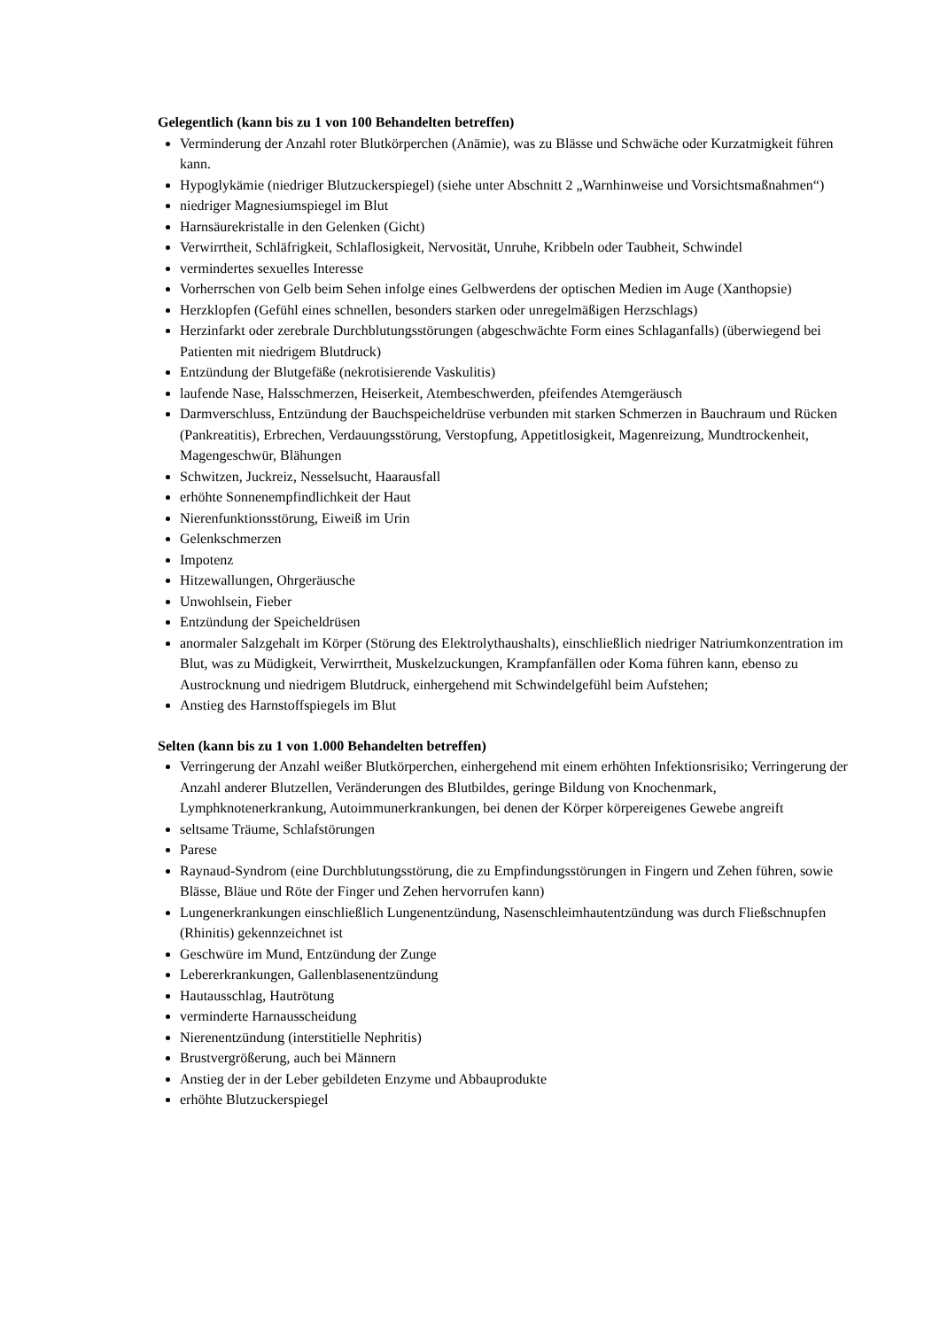Gelegentlich (kann bis zu 1 von 100 Behandelten betreffen)
Verminderung der Anzahl roter Blutkörperchen (Anämie), was zu Blässe und Schwäche oder Kurzatmigkeit führen kann.
Hypoglykämie (niedriger Blutzuckerspiegel) (siehe unter Abschnitt 2 „Warnhinweise und Vorsichtsmaßnahmen“)
niedriger Magnesiumspiegel im Blut
Harnsäurekristalle in den Gelenken (Gicht)
Verwirrtheit, Schläfrigkeit, Schlaflosigkeit, Nervosität, Unruhe, Kribbeln oder Taubheit, Schwindel
vermindertes sexuelles Interesse
Vorherrschen von Gelb beim Sehen infolge eines Gelbwerdens der optischen Medien im Auge (Xanthopsie)
Herzklopfen (Gefühl eines schnellen, besonders starken oder unregelmäßigen Herzschlags)
Herzinfarkt oder zerebrale Durchblutungsstörungen (abgeschwächte Form eines Schlaganfalls) (überwiegend bei Patienten mit niedrigem Blutdruck)
Entzündung der Blutgefäße (nekrotisierende Vaskulitis)
laufende Nase, Halsschmerzen, Heiserkeit, Atembeschwerden, pfeifendes Atemgeräusch
Darmverschluss, Entzündung der Bauchspeicheldrüse verbunden mit starken Schmerzen in Bauchraum und Rücken (Pankreatitis), Erbrechen, Verdauungsstörung, Verstopfung, Appetitlosigkeit, Magenreizung, Mundtrockenheit, Magengeschwür, Blähungen
Schwitzen, Juckreiz, Nesselsucht, Haarausfall
erhöhte Sonnenempfindlichkeit der Haut
Nierenfunktionsstörung, Eiweiß im Urin
Gelenkschmerzen
Impotenz
Hitzewallungen, Ohrgeräusche
Unwohlsein, Fieber
Entzündung der Speicheldrüsen
anormaler Salzgehalt im Körper (Störung des Elektrolythaushalts), einschließlich niedriger Natriumkonzentration im Blut, was zu Müdigkeit, Verwirrtheit, Muskelzuckungen, Krampfanfällen oder Koma führen kann, ebenso zu Austrocknung und niedrigem Blutdruck, einhergehend mit Schwindelgefühl beim Aufstehen;
Anstieg des Harnstoffspiegels im Blut
Selten (kann bis zu 1 von 1.000 Behandelten betreffen)
Verringerung der Anzahl weißer Blutkörperchen, einhergehend mit einem erhöhten Infektionsrisiko; Verringerung der Anzahl anderer Blutzellen, Veränderungen des Blutbildes, geringe Bildung von Knochenmark, Lymphknotenerkrankung, Autoimmunerkrankungen, bei denen der Körper körpereigenes Gewebe angreift
seltsame Träume, Schlafstörungen
Parese
Raynaud-Syndrom (eine Durchblutungsstörung, die zu Empfindungsstörungen in Fingern und Zehen führen, sowie Blässe, Bläue und Röte der Finger und Zehen hervorrufen kann)
Lungenerkrankungen einschließlich Lungenentzündung, Nasenschleimhautentzündung was durch Fließschnupfen (Rhinitis) gekennzeichnet ist
Geschwüre im Mund, Entzündung der Zunge
Lebererkrankungen, Gallenblasenentzündung
Hautausschlag, Hautrötung
verminderte Harnausscheidung
Nierenentzündung (interstitielle Nephritis)
Brustvergrößerung, auch bei Männern
Anstieg der in der Leber gebildeten Enzyme und Abbauprodukte
erhöhte Blutzuckerspiegel